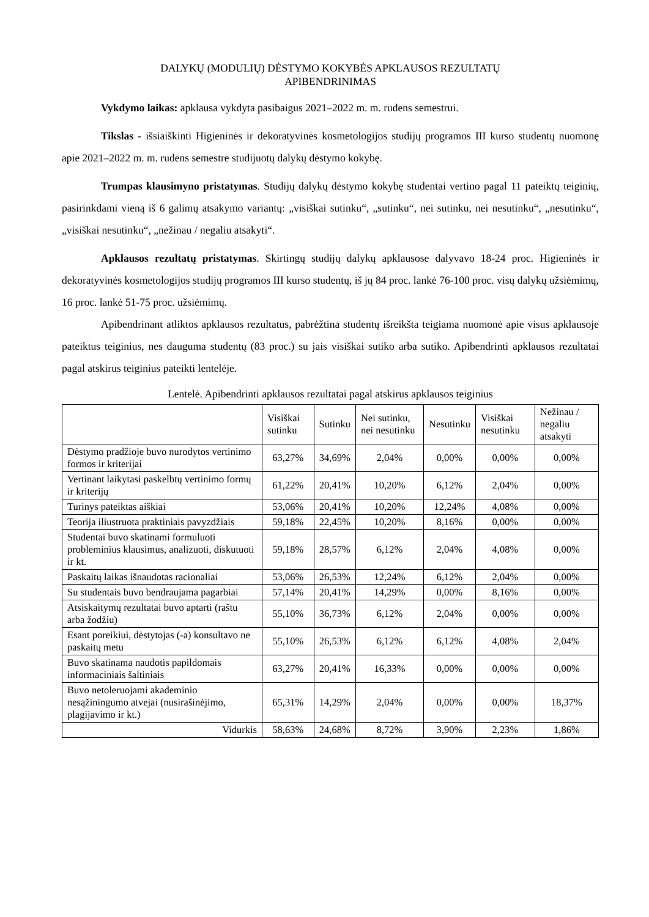DALYKŲ (MODULIŲ) DĖSTYMO KOKYBĖS APKLAUSOS REZULTATŲ
APIBENDRINIMAS
Vykdymo laikas: apklausa vykdyta pasibaigus 2021–2022 m. m. rudens semestrui.
Tikslas - išsiaiškinti Higieninės ir dekoratyvinės kosmetologijos studijų programos III kurso studentų nuomonę apie 2021–2022 m. m. rudens semestre studijuotų dalykų dėstymo kokybę.
Trumpas klausimyno pristatymas. Studijų dalykų dėstymo kokybę studentai vertino pagal 11 pateiktų teiginių, pasirinkdami vieną iš 6 galimų atsakymo variantų: „visiškai sutinku“, „sutinku“, nei sutinku, nei nesutinku“, „nesutinku“, „visiškai nesutinku“, „nežinau / negaliu atsakyti“.
Apklausos rezultatų pristatymas. Skirtingų studijų dalykų apklausose dalyvavo 18-24 proc. Higieninės ir dekoratyvinės kosmetologijos studijų programos III kurso studentų, iš jų 84 proc. lankė 76-100 proc. visų dalykų užsiėmimų, 16 proc. lankė 51-75 proc. užsiėmimų.
Apibendrinant atliktos apklausos rezultatus, pabrėžtina studentų išreikšta teigiama nuomonė apie visus apklausoje pateiktus teiginius, nes dauguma studentų (83 proc.) su jais visiškai sutiko arba sutiko. Apibendrinti apklausos rezultatai pagal atskirus teiginius pateikti lentelėje.
Lentelė. Apibendrinti apklausos rezultatai pagal atskirus apklausos teiginius
| | Visiškai sutinku | Sutinku | Nei sutinku, nei nesutinku | Nesutinku | Visiškai nesutinku | Nežinau / negaliu atsakyti |
| --- | --- | --- | --- | --- | --- | --- |
| Dėstymo pradžioje buvo nurodytos vertinimo formos ir kriterijai | 63,27% | 34,69% | 2,04% | 0,00% | 0,00% | 0,00% |
| Vertinant laikytasi paskelbtų vertinimo formų ir kriterijų | 61,22% | 20,41% | 10,20% | 6,12% | 2,04% | 0,00% |
| Turinys pateiktas aiškiai | 53,06% | 20,41% | 10,20% | 12,24% | 4,08% | 0,00% |
| Teorija iliustruota praktiniais pavyzdžiais | 59,18% | 22,45% | 10,20% | 8,16% | 0,00% | 0,00% |
| Studentai buvo skatinami formuluoti probleminius klausimus, analizuoti, diskutuoti ir kt. | 59,18% | 28,57% | 6,12% | 2,04% | 4,08% | 0,00% |
| Paskaitų laikas išnaudotas racionaliai | 53,06% | 26,53% | 12,24% | 6,12% | 2,04% | 0,00% |
| Su studentais buvo bendraujama pagarbiai | 57,14% | 20,41% | 14,29% | 0,00% | 8,16% | 0,00% |
| Atsiskaitymų rezultatai buvo aptarti (raštu arba žodžiu) | 55,10% | 36,73% | 6,12% | 2,04% | 0,00% | 0,00% |
| Esant poreikiui, dėstytojas (-a) konsultavo ne paskaitų metu | 55,10% | 26,53% | 6,12% | 6,12% | 4,08% | 2,04% |
| Buvo skatinama naudotis papildomais informaciniais šaltiniais | 63,27% | 20,41% | 16,33% | 0,00% | 0,00% | 0,00% |
| Buvo netoleruojami akademinio nesąžiningumo atvejai (nusirašinėjimo, plagijavimo ir kt.) | 65,31% | 14,29% | 2,04% | 0,00% | 0,00% | 18,37% |
| Vidurkis | 58,63% | 24,68% | 8,72% | 3,90% | 2,23% | 1,86% |